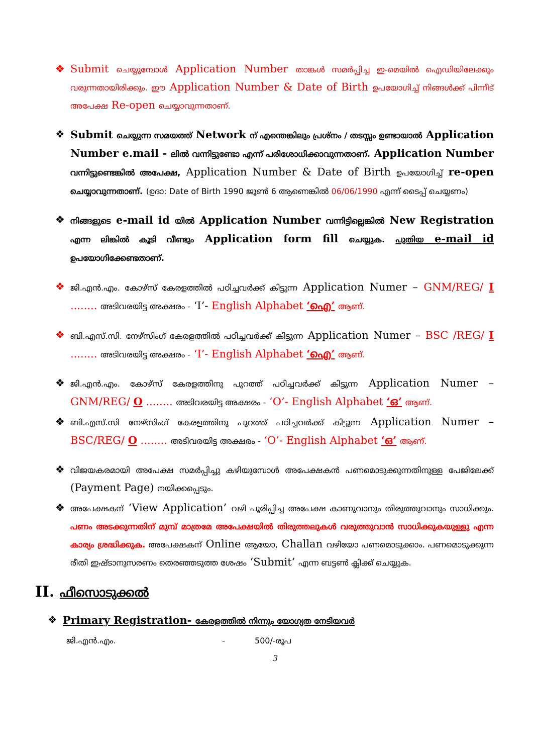❖ Submit ചെയ്യുമ്പോൾ Application Number താങ്കൾ സമർപ്പിച്ച ഇ-മെയിൽ ഐഡിയിലേക്കും വരുന്നതായിരിക്കും. ഈ Application Number & Date of Birth ഉപയോഗിച്ച് നിങ്ങൾക്ക് പിന്നീട് അപേക്ഷ Re-open ചെയ്യാവുന്നതാണ്.
❖ Submit ചെയ്യുന്ന സമയത്ത് Network ന് എന്തെങ്കിലും പ്രശ്നം / തടസ്സം ഉണ്ടായാൽ Application Number e.mail - ലിൽ വന്നിട്ടുണ്ടോ എന്ന് പരിശോധിക്കാവുന്നതാണ്. Application Number വന്നിട്ടുണ്ടെങ്കിൽ അപേക്ഷ, Application Number & Date of Birth ഉപയോഗിച്ച് re-open ചെയ്യാവുന്നതാണ്. (ഉദാ: Date of Birth 1990 ജൂൺ 6 ആണെങ്കിൽ 06/06/1990 എന്ന് ടൈപ്പ് ചെയ്യണം)
❖
നിങ്ങളുടെ e-mail id യിൽ Application Number വന്നിട്ടില്ലെങ്കിൽ New Registration എന്ന ലിങ്കിൽ കൂടി വീണ്ടും Application form fill ചെയ്യുക. പുതിയ e-mail id ഉപയോഗിക്കേണ്ടതാണ്.
❖
ജി.എൻ.എം. കോഴ്സ് കേരളത്തിൽ പഠിച്ചവർക്ക് കിട്ടുന്ന Application Numer – GNM/REG/ I ........ അടിവരയിട്ട അക്ഷരം - ‘I’- English Alphabet ‘ഐ’ ആണ്.
❖
ബി.എസ്.സി. നേഴ്സിംഗ് കേരളത്തിൽ പഠിച്ചവർക്ക് കിട്ടുന്ന Application Numer – BSC /REG/ I ........ അടിവരയിട്ട അക്ഷരം - ‘I’- English Alphabet ‘ഐ’ ആണ്.
❖
ജി.എൻ.എം. കോഴ്സ് കേരളത്തിനു പുറത്ത് പഠിച്ചവർക്ക് കിട്ടുന്ന Application Numer – GNM/REG/ O ........ അടിവരയിട്ട അക്ഷരം - ‘O’- English Alphabet ‘ഒ’ ആണ്.
❖
ബി.എസ്.സി നേഴ്സിംഗ് കേരളത്തിനു പുറത്ത് പഠിച്ചവർക്ക് കിട്ടുന്ന Application Numer – BSC/REG/ O ........ അടിവരയിട്ട അക്ഷരം - ‘O’- English Alphabet ‘ഒ’ ആണ്.
❖
വിജയകരമായി അപേക്ഷ സമർപ്പിച്ചു കഴിയുമ്പോൾ അപേക്ഷകൻ പണമൊടുക്കുന്നതിനുള്ള പേജിലേക്ക് (Payment Page) നയിക്കപ്പെടും.
❖
അപേക്ഷകന് ‘View Application’ വഴി പൂരിപ്പിച്ച അപേക്ഷ കാണുവാനും തിരുത്തുവാനും സാധിക്കും. പണം അടക്കുന്നതിന് മുമ്പ് മാത്രമേ അപേക്ഷയിൽ തിരുത്തലുകൾ വരുത്തുവാൻ സാധിക്കുകയുള്ളു എന്ന കാര്യം ശ്രദ്ധിക്കുക. അപേക്ഷകന് Online ആയോ, Challan വഴിയോ പണമൊടുക്കാം. പണമൊടുക്കുന്ന രീതി ഇഷ്ടാനുസരണം തെരഞ്ഞടുത്ത ശേഷം ‘Submit’ എന്ന ബട്ടൺ ക്ലിക്ക് ചെയ്യുക.
II. ഫീസൊടുക്കൽ
❖ Primary Registration- കേരളത്തിൽ നിന്നും യോഗ്യത നേടിയവർ
ജി.എൻ.എം. - 500/-രൂപ
3